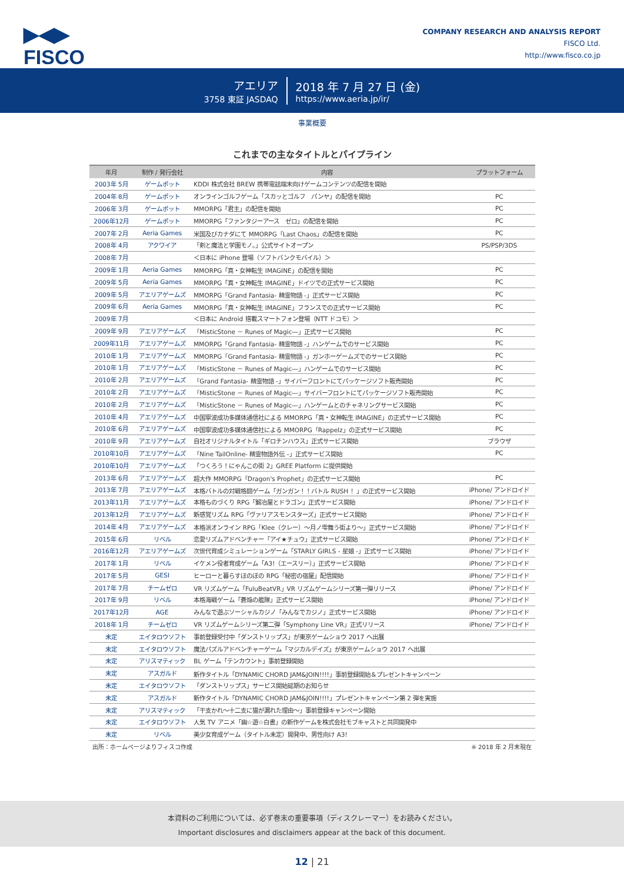▶◀▶
FISCO
COMPANY RESEARCH AND ANALYSIS REPORT
FISCO Ltd.
http://www.fisco.co.jp
アエリア
3758 東証 JASDAQ
2018 年 7 月 27 日 (金)
https://www.aeria.jp/ir/
事業概要
これまでの主なタイトルとパイプライン
| 年月 | 制作 / 発行会社 | 内容 | プラットフォーム |
| --- | --- | --- | --- |
| 2003年 5月 | ゲームポット | KDDI 株式会社 BREW 携帯電話端末向けゲームコンテンツの配信を開始 | |
| 2004年 8月 | ゲームポット | オンラインゴルフゲーム「スカッとゴルフ パンヤ」の配信を開始 | PC |
| 2006年 3月 | ゲームポット | MMORPG「君主」の配信を開始 | PC |
| 2006年12月 | ゲームポット | MMORPG「ファンタジーアース ゼロ」の配信を開始 | PC |
| 2007年 2月 | Aeria Games | 米国及びカナダにて MMORPG「Last Chaos」の配信を開始 | PC |
| 2008年 4月 | アクワイア | 「剣と魔法と学園モノ。」公式サイトオープン | PS/PSP/3DS |
| 2008年 7月 | | ＜日本に iPhone 登場（ソフトバンクモバイル）＞ | |
| 2009年 1月 | Aeria Games | MMORPG「真・女神転生 IMAGINE」の配信を開始 | PC |
| 2009年 5月 | Aeria Games | MMORPG「真・女神転生 IMAGINE」ドイツでの正式サービス開始 | PC |
| 2009年 5月 | アエリアゲームズ | MMORPG「Grand Fantasia- 精霊物語 -」正式サービス開始 | PC |
| 2009年 6月 | Aeria Games | MMORPG「真・女神転生 IMAGINE」フランスでの正式サービス開始 | PC |
| 2009年 7月 | | ＜日本に Android 搭載スマートフォン登場（NTT ドコモ）＞ | |
| 2009年 9月 | アエリアゲームズ | 「MisticStone － Runes of Magic―」正式サービス開始 | PC |
| 2009年11月 | アエリアゲームズ | MMORPG「Grand Fantasia- 精霊物語 -」ハンゲームでのサービス開始 | PC |
| 2010年 1月 | アエリアゲームズ | MMORPG「Grand Fantasia- 精霊物語 -」ガンホーゲームズでのサービス開始 | PC |
| 2010年 1月 | アエリアゲームズ | 「MisticStone － Runes of Magic―」ハンゲームでのサービス開始 | PC |
| 2010年 2月 | アエリアゲームズ | 「Grand Fantasia- 精霊物語 -」サイバーフロントにてパッケージソフト販売開始 | PC |
| 2010年 2月 | アエリアゲームズ | 「MisticStone － Runes of Magic―」サイバーフロントにてパッケージソフト販売開始 | PC |
| 2010年 2月 | アエリアゲームズ | 「MisticStone － Runes of Magic―」ハンゲームとのチャネリングサービス開始 | PC |
| 2010年 4月 | アエリアゲームズ | 中国寧波成功多媒体通信社による MMORPG「真・女神転生 IMAGINE」の正式サービス開始 | PC |
| 2010年 6月 | アエリアゲームズ | 中国寧波成功多媒体通信社による MMORPG「Rappelz」の正式サービス開始 | PC |
| 2010年 9月 | アエリアゲームズ | 自社オリジナルタイトル「ギロチンハウス」正式サービス開始 | ブラウザ |
| 2010年10月 | アエリアゲームズ | 「Nine TailOnline- 精霊物語外伝 -」正式サービス開始 | PC |
| 2010年10月 | アエリアゲームズ | 「つくろう！にゃんこの街 2」GREE Platform に提供開始 | |
| 2013年 6月 | アエリアゲームズ | 超大作 MMORPG「Dragon's Prophet」の正式サービス開始 | PC |
| 2013年 7月 | アエリアゲームズ | 本格バトルの対戦格闘ゲーム「ガンガン！！バトル RUSH ！」の正式サービス開始 | iPhone/ アンドロイド |
| 2013年11月 | アエリアゲームズ | 本格ものづくり RPG「鍛冶屋とドラゴン」正式サービス開始 | iPhone/ アンドロイド |
| 2013年12月 | アエリアゲームズ | 新感覚リズム RPG「ヴァリアスモンスターズ」正式サービス開始 | iPhone/ アンドロイド |
| 2014年 4月 | アエリアゲームズ | 本格派オンライン RPG「Klee（クレー）～月ノ雫舞う街より～」正式サービス開始 | iPhone/ アンドロイド |
| 2015年 6月 | リベル | 恋愛リズムアドベンチャー「アイ★チュウ」正式サービス開始 | iPhone/ アンドロイド |
| 2016年12月 | アエリアゲームズ | 次世代育成シミュレーションゲーム「STARLY GIRLS - 星娘 -」正式サービス開始 | iPhone/ アンドロイド |
| 2017年 1月 | リベル | イケメン役者育成ゲーム「A3!（エースリー）」正式サービス開始 | iPhone/ アンドロイド |
| 2017年 5月 | GESI | ヒーローと暮らすほのぼの RPG「秘密の宿屋」配信開始 | iPhone/ アンドロイド |
| 2017年 7月 | チームゼロ | VR リズムゲーム「FuluBeatVR」VR リズムゲームシリーズ第一弾リリース | iPhone/ アンドロイド |
| 2017年 9月 | リベル | 本格海戦ゲーム「蒼焔の艦隊」正式サービス開始 | iPhone/ アンドロイド |
| 2017年12月 | AGE | みんなで遊ぶソーシャルカジノ「みんなでカジノ」正式サービス開始 | iPhone/ アンドロイド |
| 2018年 1月 | チームゼロ | VR リズムゲームシリーズ第二弾「Symphony Line VR」正式リリース | iPhone/ アンドロイド |
| 未定 | エイタロウソフト | 事前登録受付中「ダンストリップス」が東京ゲームショウ 2017 へ出展 | |
| 未定 | エイタロウソフト | 魔法パズルアドベンチャーゲーム「マジカルデイズ」が東京ゲームショウ 2017 へ出展 | |
| 未定 | アリスマティック | BL ゲーム「テンカウント」事前登録開始 | |
| 未定 | アスガルド | 新作タイトル「DYNAMIC CHORD JAM&JOIN!!!!」事前登録開始＆プレゼントキャンペーン | |
| 未定 | エイタロウソフト | 「ダンストリップス」サービス開始延期のお知らせ | |
| 未定 | アスガルド | 新作タイトル「DYNAMIC CHORD JAM&JOIN!!!!」プレゼントキャンペーン第 2 弾を実施 | |
| 未定 | アリスマティック | 「干支かれ～十二支に猫が漏れた理由～」事前登録キャンペーン開始 | |
| 未定 | エイタロウソフト | 人気 TV アニメ「幽☆遊☆白書」の新作ゲームを株式会社モブキャストと共同開発中 | |
| 未定 | リベル | 美少女育成ゲーム（タイトル未定）開発中、男性向け A3! | |
出所：ホームページよりフィスコ作成 ※ 2018 年 2 月末現在
本資料のご利用については、必ず巻末の重要事項（ディスクレーマー）をお読みください。
Important disclosures and disclaimers appear at the back of this document.
12 | 21